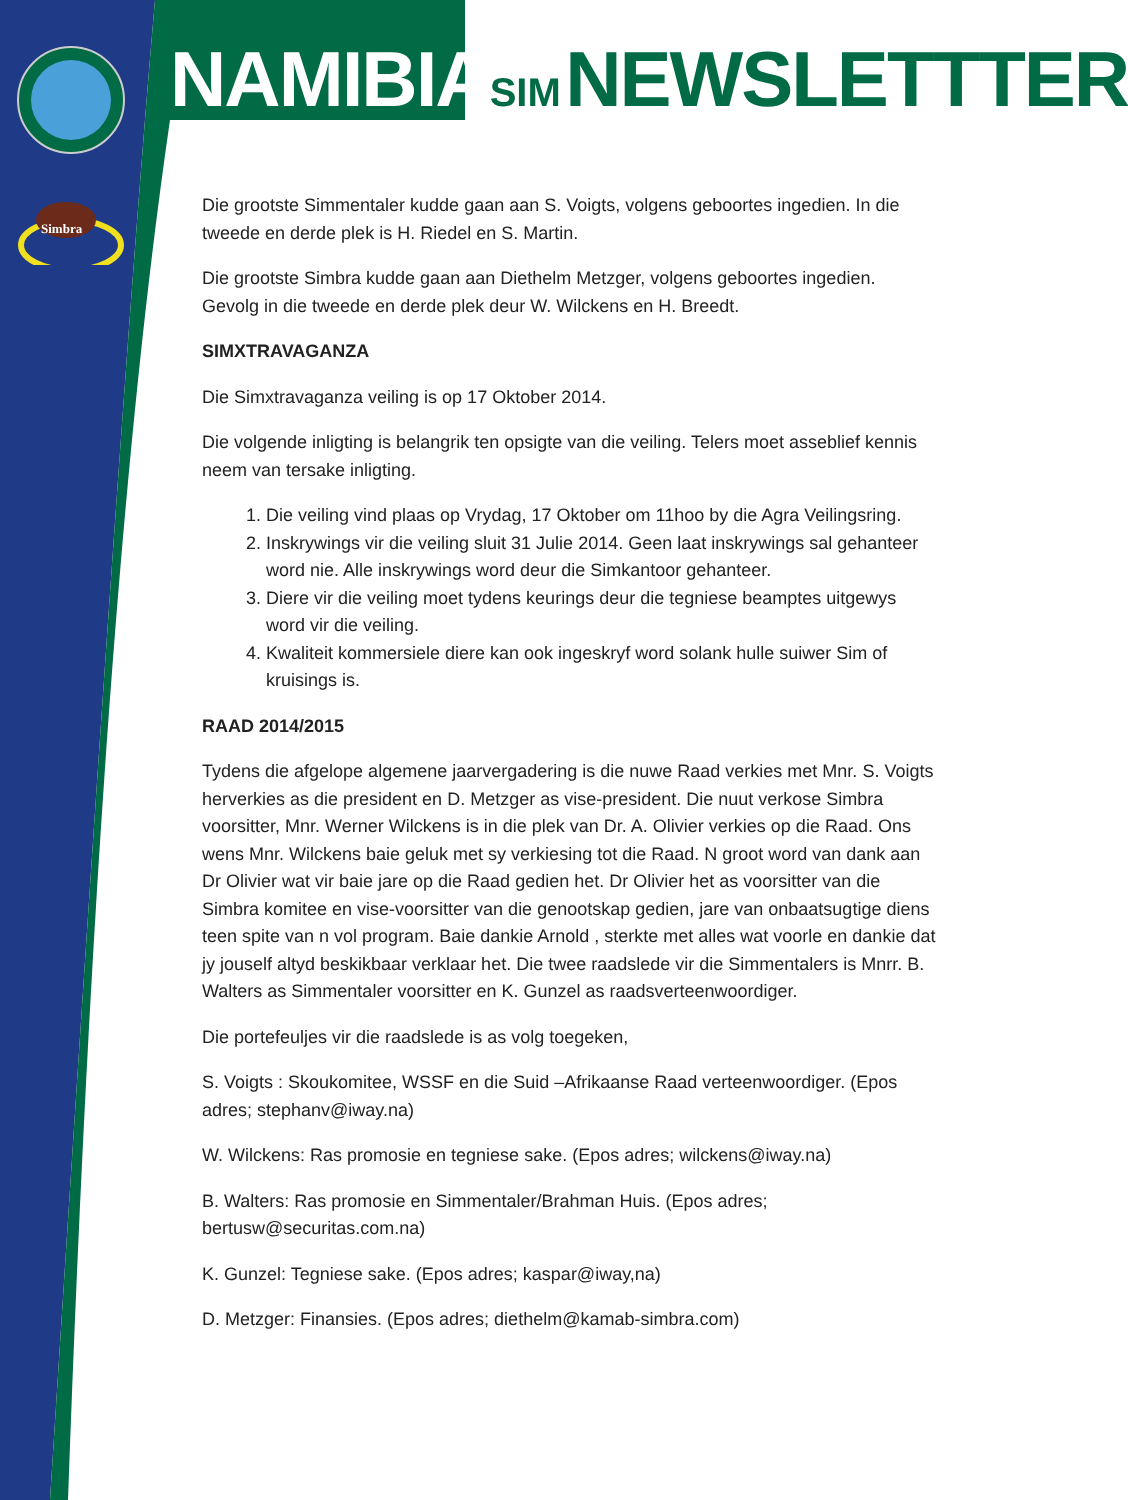Simbra
NAMIBIA SIM NEWSLETTTER
Die grootste Simmentaler kudde gaan aan S. Voigts, volgens geboortes ingedien. In die tweede en derde plek is H. Riedel en S. Martin.
Die grootste Simbra kudde gaan aan Diethelm Metzger, volgens geboortes ingedien. Gevolg in die tweede en derde plek deur W. Wilckens en H. Breedt.
SIMXTRAVAGANZA
Die Simxtravaganza veiling is op 17 Oktober 2014.
Die volgende inligting is belangrik ten opsigte van die veiling. Telers moet asseblief kennis neem van tersake inligting.
1. Die veiling vind plaas op Vrydag, 17 Oktober om 11hoo by die Agra Veilingsring.
2. Inskrywings vir die veiling sluit 31 Julie 2014. Geen laat inskrywings sal gehanteer word nie. Alle inskrywings word deur die Simkantoor gehanteer.
3. Diere vir die veiling moet tydens keurings deur die tegniese beamptes uitgewys word vir die veiling.
4. Kwaliteit kommersiele diere kan ook ingeskryf word solank hulle suiwer Sim of kruisings is.
RAAD 2014/2015
Tydens die afgelope algemene jaarvergadering is die nuwe Raad verkies met Mnr. S. Voigts herverkies as die president en D. Metzger as vise-president. Die nuut verkose Simbra voorsitter, Mnr. Werner Wilckens is in die plek van Dr. A. Olivier verkies op die Raad. Ons wens Mnr. Wilckens baie geluk met sy verkiesing tot die Raad. N groot word van dank aan Dr Olivier wat vir baie jare op die Raad gedien het. Dr Olivier het as voorsitter van die Simbra komitee en vise-voorsitter van die genootskap gedien, jare van onbaatsugtige diens teen spite van n vol program. Baie dankie Arnold , sterkte met alles wat voorle en dankie dat jy jouself altyd beskikbaar verklaar het. Die twee raadslede vir die Simmentalers is Mnrr. B. Walters as Simmentaler voorsitter en K. Gunzel as raadsverteenwoordiger.
Die portefeuljes vir die raadslede is as volg toegeken,
S. Voigts : Skoukomitee, WSSF en die Suid –Afrikaanse Raad verteenwoordiger. (Epos adres; stephanv@iway.na)
W. Wilckens: Ras promosie en tegniese sake. (Epos adres; wilckens@iway.na)
B. Walters: Ras promosie en Simmentaler/Brahman Huis. (Epos adres; bertusw@securitas.com.na)
K. Gunzel: Tegniese sake. (Epos adres; kaspar@iway,na)
D. Metzger: Finansies. (Epos adres; diethelm@kamab-simbra.com)